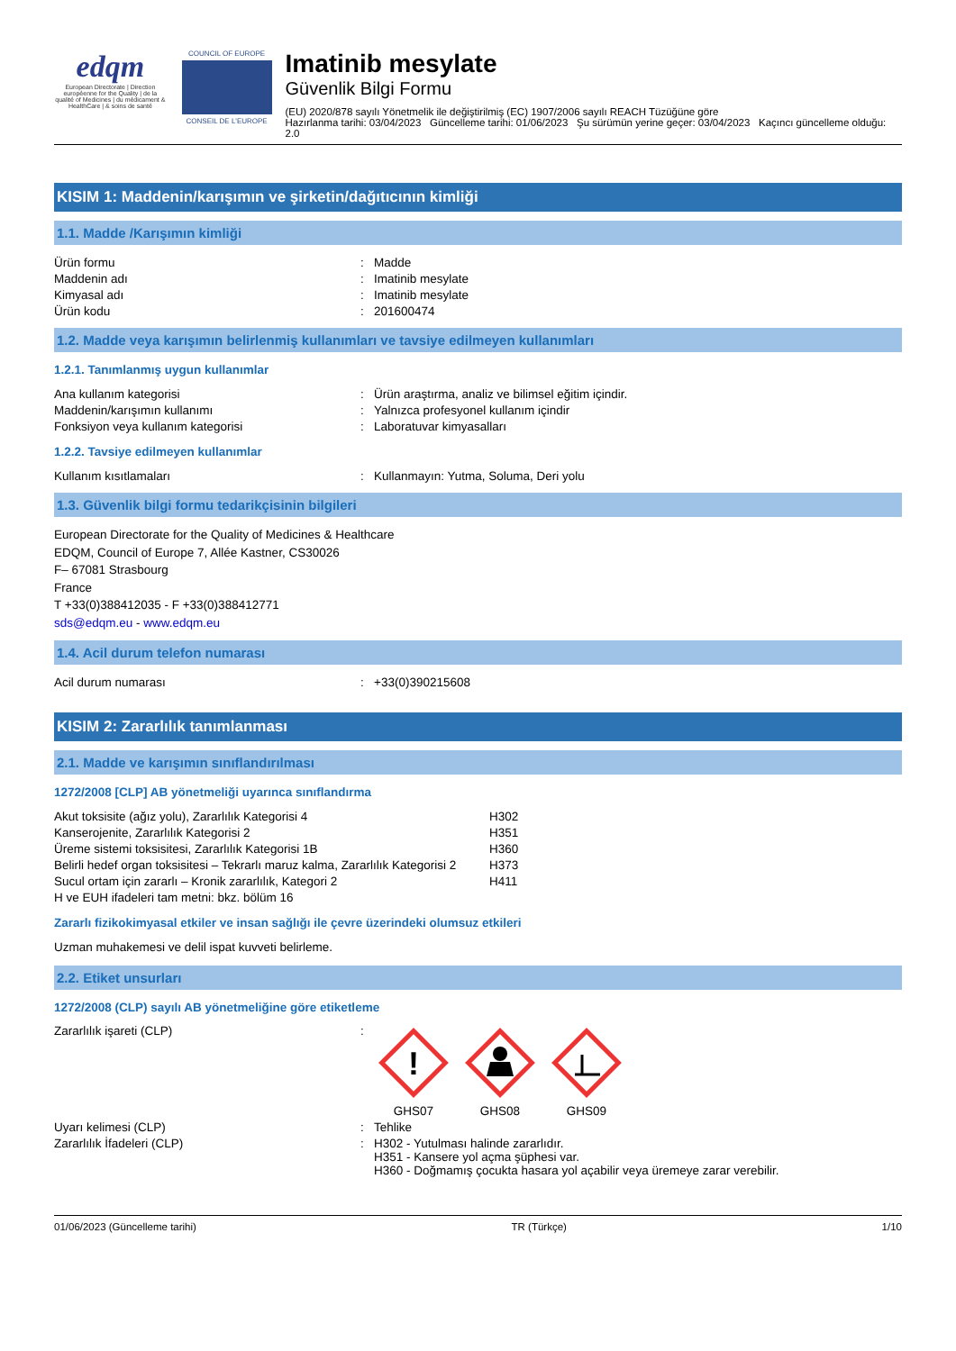edqm
European Directorate | Direction européenne for the Quality | de la qualité of Medicines | du médicament & HealthCare | & soins de santé
COUNCIL OF EUROPE
CONSEIL DE L'EUROPE
Imatinib mesylate
Güvenlik Bilgi Formu
(EU) 2020/878 sayılı Yönetmelik ile değiştirilmiş (EC) 1907/2006 sayılı REACH Tüzüğüne göre
Hazırlanma tarihi: 03/04/2023 Güncelleme tarihi: 01/06/2023 Şu sürümün yerine geçer: 03/04/2023 Kaçıncı güncelleme olduğu: 2.0
KISIM 1: Maddenin/karışımın ve şirketin/dağıtıcının kimliği
1.1. Madde /Karışımın kimliği
| Ürün formu | : | Madde |
| Maddenin adı | : | Imatinib mesylate |
| Kimyasal adı | : | Imatinib mesylate |
| Ürün kodu | : | 201600474 |
1.2. Madde veya karışımın belirlenmiş kullanımları ve tavsiye edilmeyen kullanımları
1.2.1. Tanımlanmış uygun kullanımlar
| Ana kullanım kategorisi | : | Ürün araştırma, analiz ve bilimsel eğitim içindir. |
| Maddenin/karışımın kullanımı | : | Yalnızca profesyonel kullanım içindir |
| Fonksiyon veya kullanım kategorisi | : | Laboratuvar kimyasalları |
1.2.2. Tavsiye edilmeyen kullanımlar
| Kullanım kısıtlamaları | : | Kullanmayın: Yutma, Soluma, Deri yolu |
1.3. Güvenlik bilgi formu tedarikçisinin bilgileri
European Directorate for the Quality of Medicines & Healthcare
EDQM, Council of Europe 7, Allée Kastner, CS30026
F– 67081 Strasbourg
France
T +33(0)388412035 - F +33(0)388412771
sds@edqm.eu - www.edqm.eu
1.4. Acil durum telefon numarası
| Acil durum numarası | : | +33(0)390215608 |
KISIM 2: Zararlılık tanımlanması
2.1. Madde ve karışımın sınıflandırılması
1272/2008 [CLP] AB yönetmeliği uyarınca sınıflandırma
| Akut toksisite (ağız yolu), Zararlılık Kategorisi 4 | H302 |
| Kanserojenite, Zararlılık Kategorisi 2 | H351 |
| Üreme sistemi toksisitesi, Zararlılık Kategorisi 1B | H360 |
| Belirli hedef organ toksisitesi – Tekrarlı maruz kalma, Zararlılık Kategorisi 2 | H373 |
| Sucul ortam için zararlı – Kronik zararlılık, Kategori 2 | H411 |
| H ve EUH ifadeleri tam metni: bkz. bölüm 16 | |
Zararlı fizikokimyasal etkiler ve insan sağlığı ile çevre üzerindeki olumsuz etkileri
Uzman muhakemesi ve delil ispat kuvveti belirleme.
2.2. Etiket unsurları
1272/2008 (CLP) sayılı AB yönetmeliğine göre etiketleme
| Zararlılık işareti (CLP) | : | ! GHS07 GHS08 GHS09 |
| Uyarı kelimesi (CLP) | : | Tehlike |
| Zararlılık İfadeleri (CLP) | : | H302 - Yutulması halinde zararlıdır. H351 - Kansere yol açma şüphesi var. H360 - Doğmamış çocukta hasara yol açabilir veya üremeye zarar verebilir. |
01/06/2023 (Güncelleme tarihi) TR (Türkçe) 1/10